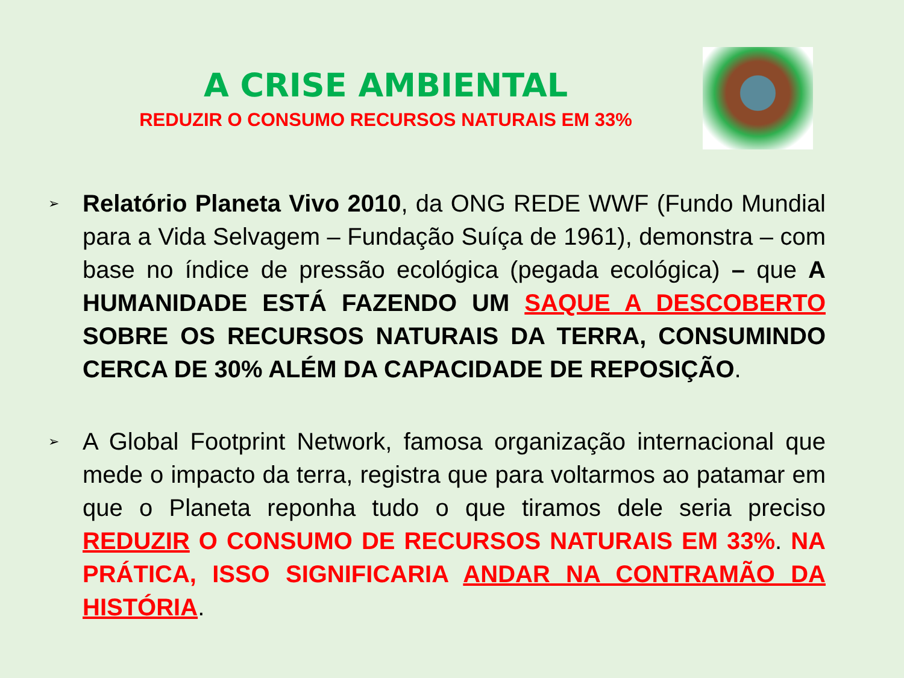A CRISE AMBIENTAL
REDUZIR O CONSUMO RECURSOS NATURAIS EM 33%
➢
Relatório Planeta Vivo 2010, da ONG REDE WWF (Fundo Mundial para a Vida Selvagem – Fundação Suíça de 1961), demonstra – com base no índice de pressão ecológica (pegada ecológica) – que A HUMANIDADE ESTÁ FAZENDO UM SAQUE A DESCOBERTO SOBRE OS RECURSOS NATURAIS DA TERRA, CONSUMINDO CERCA DE 30% ALÉM DA CAPACIDADE DE REPOSIÇÃO.
➢
A Global Footprint Network, famosa organização internacional que mede o impacto da terra, registra que para voltarmos ao patamar em que o Planeta reponha tudo o que tiramos dele seria preciso REDUZIR O CONSUMO DE RECURSOS NATURAIS EM 33%. NA PRÁTICA, ISSO SIGNIFICARIA ANDAR NA CONTRAMÃO DA HISTÓRIA.